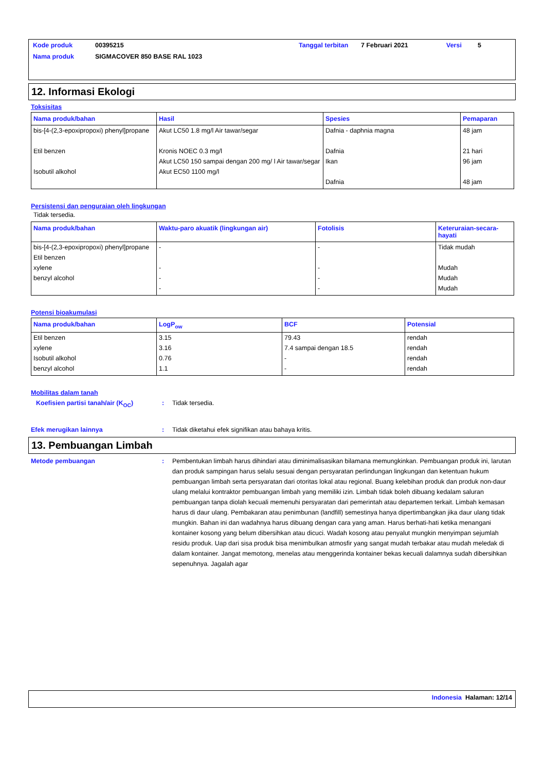| Kode produk | 00395215 | Tanggal terbitan | 7 Februari 2021 | Versi | 5 |
| Nama produk | SIGMACOVER 850 BASE RAL 1023 | | | | |
12. Informasi Ekologi
Toksisitas
| Nama produk/bahan | Hasil | Spesies | Pemaparan |
| --- | --- | --- | --- |
| bis-[4-(2,3-epoxipropoxi) phenyl]propane Etil benzen Isobutil alkohol | Akut LC50 1.8 mg/l Air tawar/segar Kronis NOEC 0.3 mg/l Akut LC50 150 sampai dengan 200 mg/ l Air tawar/segar Akut EC50 1100 mg/l | Dafnia - daphnia magna Dafnia Ikan Dafnia | 48 jam 21 hari 96 jam 48 jam |
Persistensi dan penguraian oleh lingkungan
Tidak tersedia.
| Nama produk/bahan | Waktu-paro akuatik (lingkungan air) | Fotolisis | Keteruraian-secara-hayati |
| --- | --- | --- | --- |
| bis-[4-(2,3-epoxipropoxi) phenyl]propane Etil benzen xylene benzyl alcohol | - - - - | - - - - | Tidak mudah Mudah Mudah Mudah |
Potensi bioakumulasi
| Nama produk/bahan | LogP<sub>ow</sub> | BCF | Potensial |
| --- | --- | --- | --- |
| Etil benzen xylene Isobutil alkohol benzyl alcohol | 3.15 3.16 0.76 1.1 | 79.43 7.4 sampai dengan 18.5 - - | rendah rendah rendah rendah |
Mobilitas dalam tanah
Koefisien partisi tanah/air (K<sub>OC</sub>)
: Tidak tersedia.
Efek merugikan lainnya : Tidak diketahui efek signifikan atau bahaya kritis.
13. Pembuangan Limbah
Metode pembuangan : Pembentukan limbah harus dihindari atau diminimalisasikan bilamana memungkinkan. Pembuangan produk ini, larutan dan produk sampingan harus selalu sesuai dengan persyaratan perlindungan lingkungan dan ketentuan hukum pembuangan limbah serta persyaratan dari otoritas lokal atau regional. Buang kelebihan produk dan produk non-daur ulang melalui kontraktor pembuangan limbah yang memiliki izin. Limbah tidak boleh dibuang kedalam saluran pembuangan tanpa diolah kecuali memenuhi persyaratan dari pemerintah atau departemen terkait. Limbah kemasan harus di daur ulang. Pembakaran atau penimbunan (landfill) semestinya hanya dipertimbangkan jika daur ulang tidak mungkin. Bahan ini dan wadahnya harus dibuang dengan cara yang aman. Harus berhati-hati ketika menangani kontainer kosong yang belum dibersihkan atau dicuci. Wadah kosong atau penyalut mungkin menyimpan sejumlah residu produk. Uap dari sisa produk bisa menimbulkan atmosfir yang sangat mudah terbakar atau mudah meledak di dalam kontainer. Jangat memotong, menelas atau menggerinda kontainer bekas kecuali dalamnya sudah dibersihkan sepenuhnya. Jagalah agar
Indonesia Halaman: 12/14